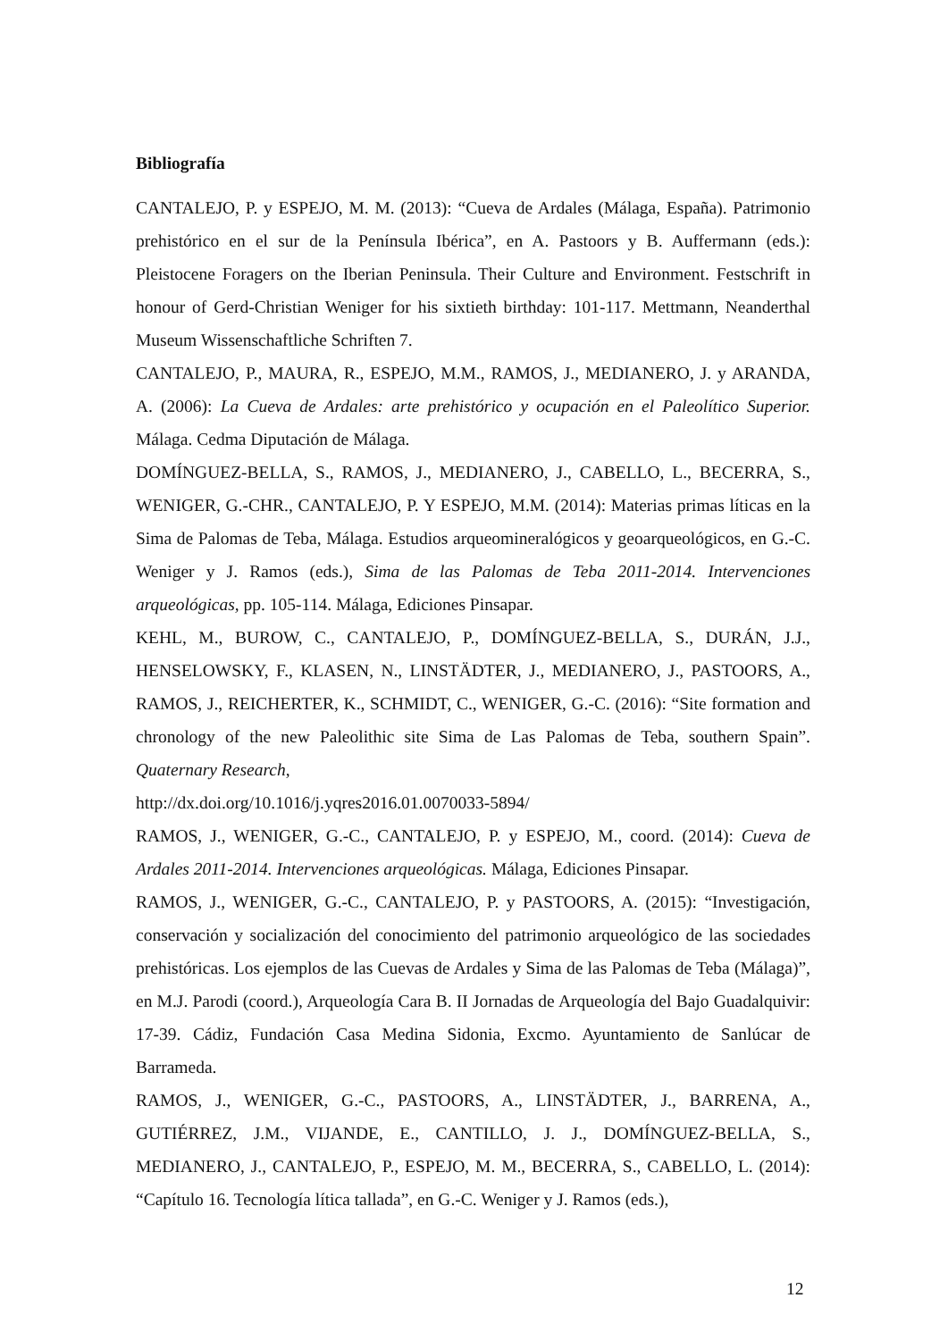Bibliografía
CANTALEJO, P. y ESPEJO, M. M. (2013): “Cueva de Ardales (Málaga, España). Patrimonio prehistórico en el sur de la Península Ibérica”, en A. Pastoors y B. Auffermann (eds.): Pleistocene Foragers on the Iberian Peninsula. Their Culture and Environment. Festschrift in honour of Gerd-Christian Weniger for his sixtieth birthday: 101-117. Mettmann, Neanderthal Museum Wissenschaftliche Schriften 7.
CANTALEJO, P., MAURA, R., ESPEJO, M.M., RAMOS, J., MEDIANERO, J. y ARANDA, A. (2006): La Cueva de Ardales: arte prehistórico y ocupación en el Paleolítico Superior. Málaga. Cedma Diputación de Málaga.
DOMÍNGUEZ-BELLA, S., RAMOS, J., MEDIANERO, J., CABELLO, L., BECERRA, S., WENIGER, G.-CHR., CANTALEJO, P. Y ESPEJO, M.M. (2014): Materias primas líticas en la Sima de Palomas de Teba, Málaga. Estudios arqueomineralógicos y geoarqueológicos, en G.-C. Weniger y J. Ramos (eds.), Sima de las Palomas de Teba 2011-2014. Intervenciones arqueológicas, pp. 105-114. Málaga, Ediciones Pinsapar.
KEHL, M., BUROW, C., CANTALEJO, P., DOMÍNGUEZ-BELLA, S., DURÁN, J.J., HENSELOWSKY, F., KLASEN, N., LINSTÄDTER, J., MEDIANERO, J., PASTOORS, A., RAMOS, J., REICHERTER, K., SCHMIDT, C., WENIGER, G.-C. (2016): “Site formation and chronology of the new Paleolithic site Sima de Las Palomas de Teba, southern Spain”. Quaternary Research,
http://dx.doi.org/10.1016/j.yqres2016.01.0070033-5894/
RAMOS, J., WENIGER, G.-C., CANTALEJO, P. y ESPEJO, M., coord. (2014): Cueva de Ardales 2011-2014. Intervenciones arqueológicas. Málaga, Ediciones Pinsapar.
RAMOS, J., WENIGER, G.-C., CANTALEJO, P. y PASTOORS, A. (2015): “Investigación, conservación y socialización del conocimiento del patrimonio arqueológico de las sociedades prehistóricas. Los ejemplos de las Cuevas de Ardales y Sima de las Palomas de Teba (Málaga)”, en M.J. Parodi (coord.), Arqueología Cara B. II Jornadas de Arqueología del Bajo Guadalquivir: 17-39. Cádiz, Fundación Casa Medina Sidonia, Excmo. Ayuntamiento de Sanlúcar de Barrameda.
RAMOS, J., WENIGER, G.-C., PASTOORS, A., LINSTÄDTER, J., BARRENA, A., GUTIÉRREZ, J.M., VIJANDE, E., CANTILLO, J. J., DOMÍNGUEZ-BELLA, S., MEDIANERO, J., CANTALEJO, P., ESPEJO, M. M., BECERRA, S., CABELLO, L. (2014): “Capítulo 16. Tecnología lítica tallada”, en G.-C. Weniger y J. Ramos (eds.),
12